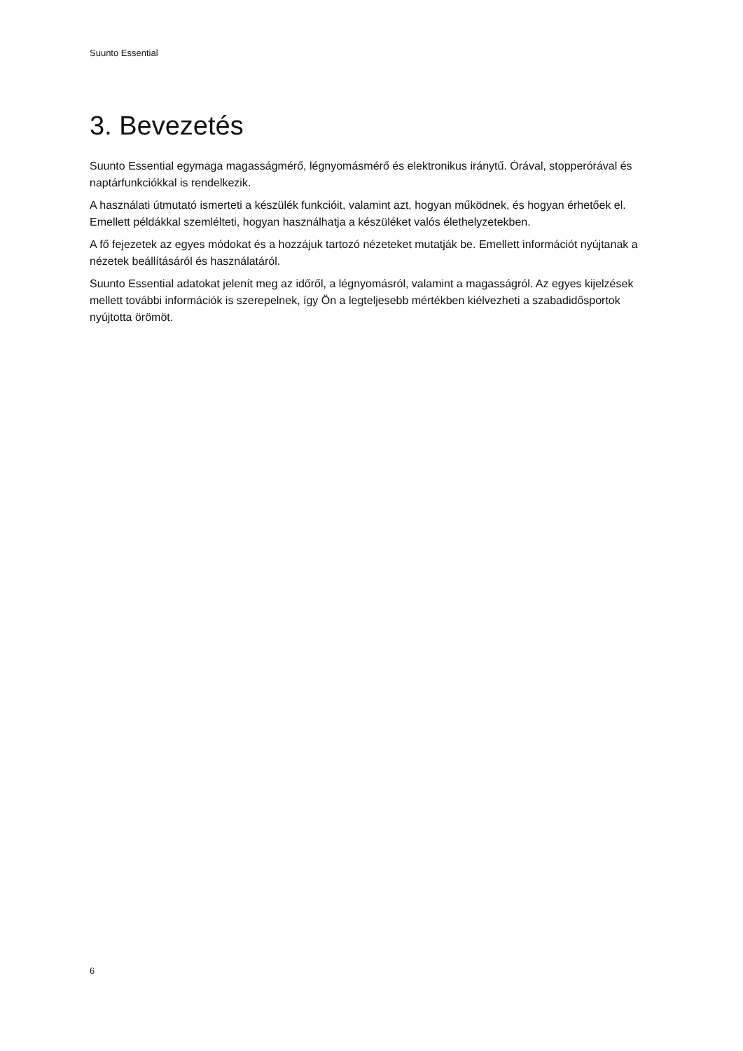Suunto Essential
3. Bevezetés
Suunto Essential egymaga magasságmérő, légnyomásmérő és elektronikus iránytű. Órával, stopperórával és naptárfunkciókkal is rendelkezik.
A használati útmutató ismerteti a készülék funkcióit, valamint azt, hogyan működnek, és hogyan érhetőek el. Emellett példákkal szemlélteti, hogyan használhatja a készüléket valós élethelyzetekben.
A fő fejezetek az egyes módokat és a hozzájuk tartozó nézeteket mutatják be. Emellett információt nyújtanak a nézetek beállításáról és használatáról.
Suunto Essential adatokat jelenít meg az időről, a légnyomásról, valamint a magasságról. Az egyes kijelzések mellett további információk is szerepelnek, így Ön a legteljesebb mértékben kiélvezheti a szabadidősportok nyújtotta örömöt.
6